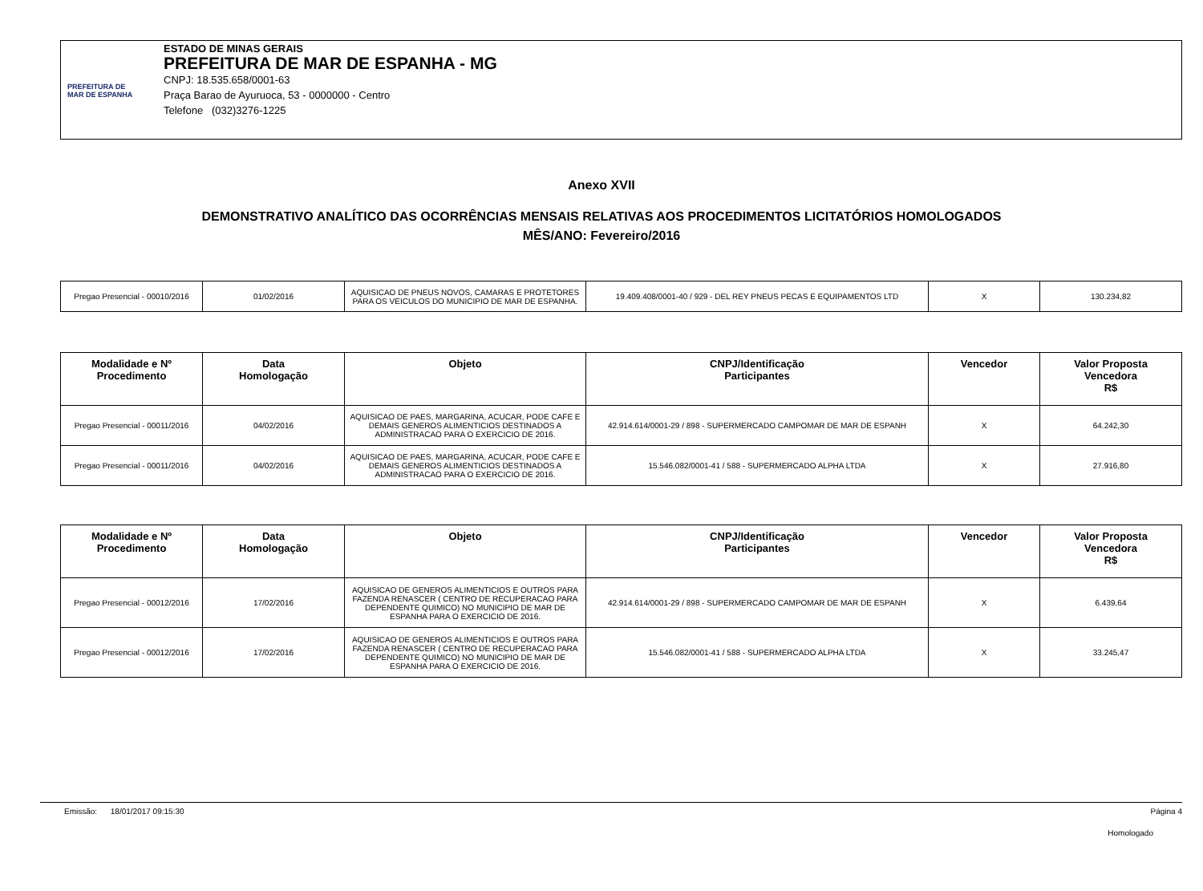PREFEITURA DE
MAR DE ESPANHA
ESTADO DE MINAS GERAIS
PREFEITURA DE MAR DE ESPANHA - MG
CNPJ: 18.535.658/0001-63
Praça Barao de Ayuruoca, 53 - 0000000 - Centro
Telefone (032)3276-1225
Anexo XVII
DEMONSTRATIVO ANALÍTICO DAS OCORRÊNCIAS MENSAIS RELATIVAS AOS PROCEDIMENTOS LICITATÓRIOS HOMOLOGADOS
MÊS/ANO: Fevereiro/2016
| Pregao Presencial - 00010/2016 | 01/02/2016 | AQUISICAO DE PNEUS NOVOS, CAMARAS E PROTETORES PARA OS VEICULOS DO MUNICIPIO DE MAR DE ESPANHA. | 19.409.408/0001-40 / 929 - DEL REY PNEUS PECAS E EQUIPAMENTOS LTD | X | 130.234,82 |
| Modalidade e Nº Procedimento | Data Homologação | Objeto | CNPJ/Identificação Participantes | Vencedor | Valor Proposta Vencedora R$ |
| --- | --- | --- | --- | --- | --- |
| Pregao Presencial - 00011/2016 | 04/02/2016 | AQUISICAO DE PAES, MARGARINA, ACUCAR, PODE CAFE E DEMAIS GENEROS ALIMENTICIOS DESTINADOS A ADMINISTRACAO PARA O EXERCICIO DE 2016. | 42.914.614/0001-29 / 898 - SUPERMERCADO CAMPOMAR DE MAR DE ESPANH | X | 64.242,30 |
| Pregao Presencial - 00011/2016 | 04/02/2016 | AQUISICAO DE PAES, MARGARINA, ACUCAR, PODE CAFE E DEMAIS GENEROS ALIMENTICIOS DESTINADOS A ADMINISTRACAO PARA O EXERCICIO DE 2016. | 15.546.082/0001-41 / 588 - SUPERMERCADO ALPHA LTDA | X | 27.916,80 |
| Modalidade e Nº Procedimento | Data Homologação | Objeto | CNPJ/Identificação Participantes | Vencedor | Valor Proposta Vencedora R$ |
| --- | --- | --- | --- | --- | --- |
| Pregao Presencial - 00012/2016 | 17/02/2016 | AQUISICAO DE GENEROS ALIMENTICIOS E OUTROS PARA FAZENDA RENASCER ( CENTRO DE RECUPERACAO PARA DEPENDENTE QUIMICO) NO MUNICIPIO DE MAR DE ESPANHA PARA O EXERCICIO DE 2016. | 42.914.614/0001-29 / 898 - SUPERMERCADO CAMPOMAR DE MAR DE ESPANH | X | 6.439,64 |
| Pregao Presencial - 00012/2016 | 17/02/2016 | AQUISICAO DE GENEROS ALIMENTICIOS E OUTROS PARA FAZENDA RENASCER ( CENTRO DE RECUPERACAO PARA DEPENDENTE QUIMICO) NO MUNICIPIO DE MAR DE ESPANHA PARA O EXERCICIO DE 2016. | 15.546.082/0001-41 / 588 - SUPERMERCADO ALPHA LTDA | X | 33.245,47 |
Emissão: 18/01/2017 09:15:30 Página 4
Homologado